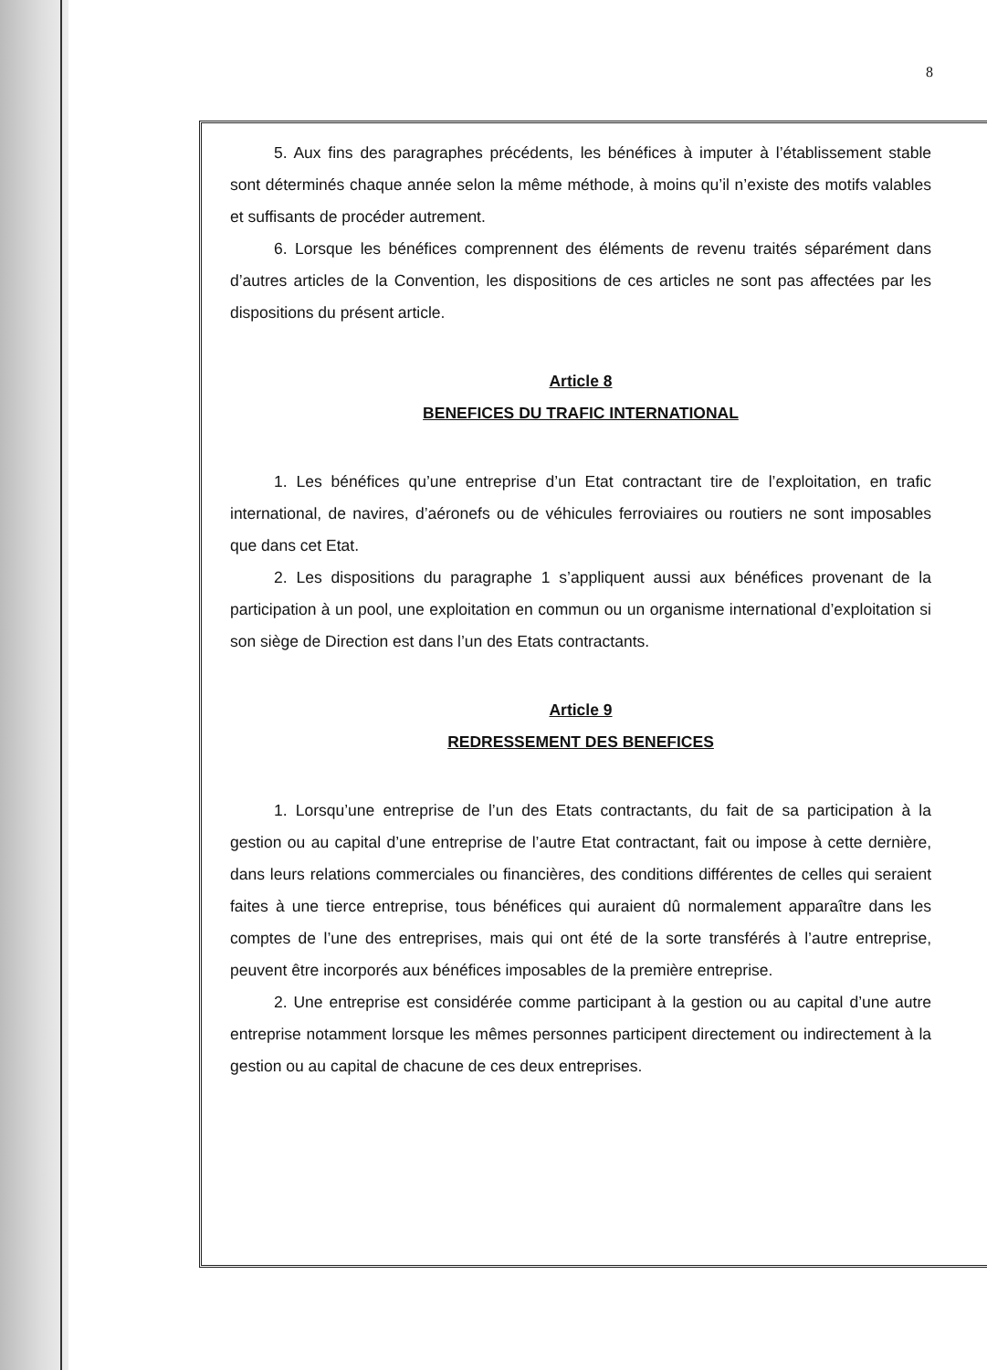8
5. Aux fins des paragraphes précédents, les bénéfices à imputer à l’établissement stable sont déterminés chaque année selon la même méthode, à moins qu’il n’existe des motifs valables et suffisants de procéder autrement.
6. Lorsque les bénéfices comprennent des éléments de revenu traités séparément dans d’autres articles de la Convention, les dispositions de ces articles ne sont pas affectées par les dispositions du présent article.
Article 8
BENEFICES DU TRAFIC INTERNATIONAL
1. Les bénéfices qu’une entreprise d’un Etat contractant tire de l’exploitation, en trafic international, de navires, d’aéronefs ou de véhicules ferroviaires ou routiers ne sont imposables que dans cet Etat.
2. Les dispositions du paragraphe 1 s’appliquent aussi aux bénéfices provenant de la participation à un pool, une exploitation en commun ou un organisme international d’exploitation si son siège de Direction est dans l’un des Etats contractants.
Article 9
REDRESSEMENT DES BENEFICES
1. Lorsqu’une entreprise de l’un des Etats contractants, du fait de sa participation à la gestion ou au capital d’une entreprise de l’autre Etat contractant, fait ou impose à cette dernière, dans leurs relations commerciales ou financières, des conditions différentes de celles qui seraient faites à une tierce entreprise, tous bénéfices qui auraient dû normalement apparaître dans les comptes de l’une des entreprises, mais qui ont été de la sorte transférés à l’autre entreprise, peuvent être incorporés aux bénéfices imposables de la première entreprise.
2. Une entreprise est considérée comme participant à la gestion ou au capital d’une autre entreprise notamment lorsque les mêmes personnes participent directement ou indirectement à la gestion ou au capital de chacune de ces deux entreprises.